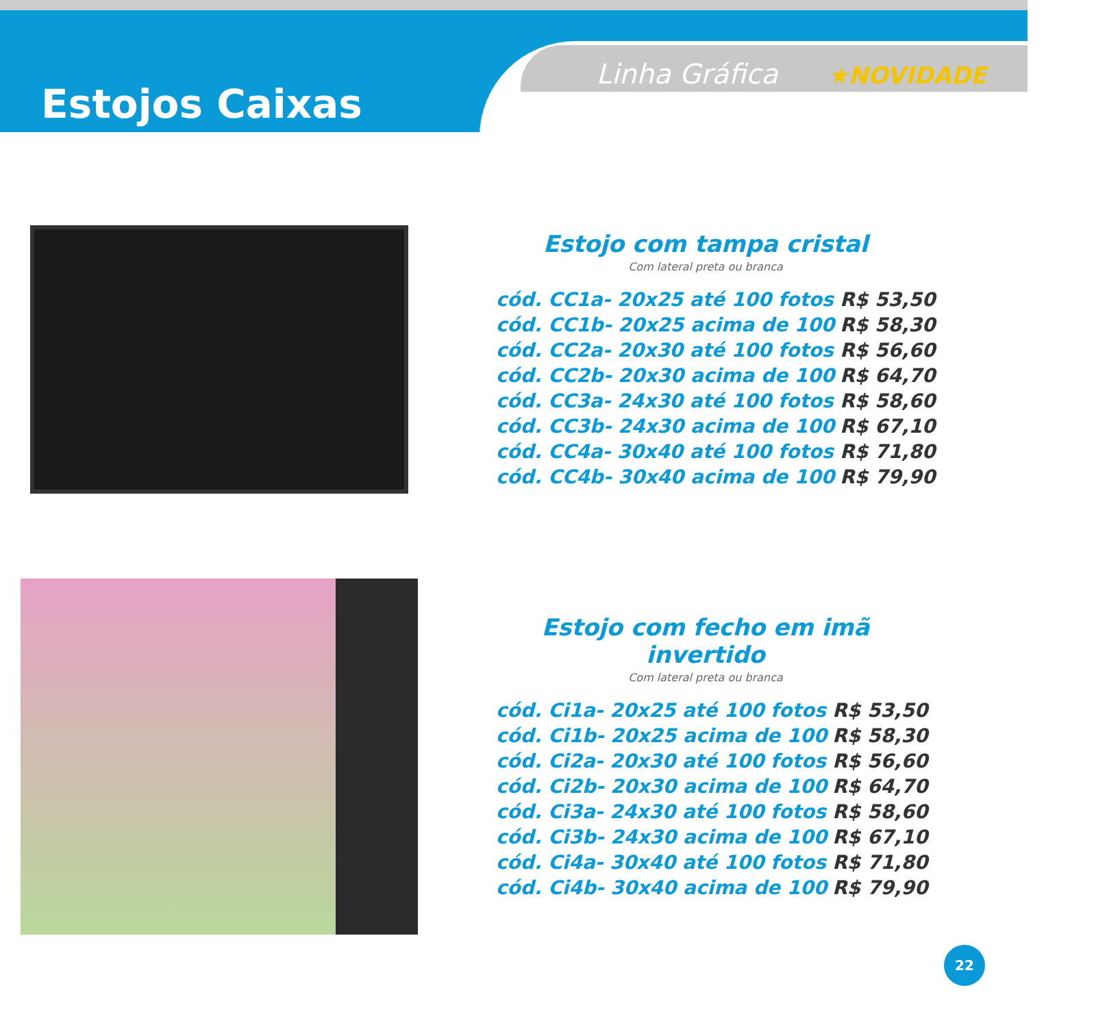Estojos Caixas
Linha Gráfica ★NOVIDADE
Estojo com tampa cristal
Com lateral preta ou branca
| cód. CC1a- 20x25 até 100 fotos | R$ 53,50 |
| cód. CC1b- 20x25 acima de 100 | R$ 58,30 |
| cód. CC2a- 20x30 até 100 fotos | R$ 56,60 |
| cód. CC2b- 20x30 acima de 100 | R$ 64,70 |
| cód. CC3a- 24x30 até 100 fotos | R$ 58,60 |
| cód. CC3b- 24x30 acima de 100 | R$ 67,10 |
| cód. CC4a- 30x40 até 100 fotos | R$ 71,80 |
| cód. CC4b- 30x40 acima de 100 | R$ 79,90 |
Estojo com fecho em imã invertido
Com lateral preta ou branca
| cód. Ci1a- 20x25 até 100 fotos | R$ 53,50 |
| cód. Ci1b- 20x25 acima de 100 | R$ 58,30 |
| cód. Ci2a- 20x30 até 100 fotos | R$ 56,60 |
| cód. Ci2b- 20x30 acima de 100 | R$ 64,70 |
| cód. Ci3a- 24x30 até 100 fotos | R$ 58,60 |
| cód. Ci3b- 24x30 acima de 100 | R$ 67,10 |
| cód. Ci4a- 30x40 até 100 fotos | R$ 71,80 |
| cód. Ci4b- 30x40 acima de 100 | R$ 79,90 |
22